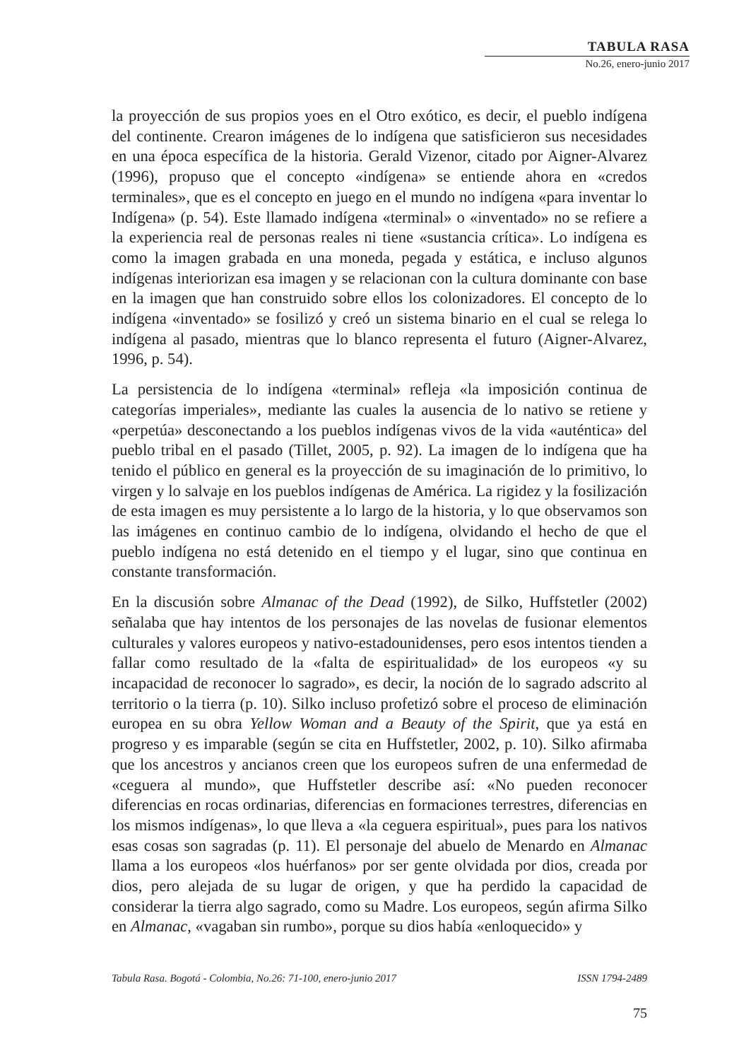TABULA RASA
No.26, enero-junio 2017
la proyección de sus propios yoes en el Otro exótico, es decir, el pueblo indígena del continente. Crearon imágenes de lo indígena que satisficieron sus necesidades en una época específica de la historia. Gerald Vizenor, citado por Aigner-Alvarez (1996), propuso que el concepto «indígena» se entiende ahora en «credos terminales», que es el concepto en juego en el mundo no indígena «para inventar lo Indígena» (p. 54). Este llamado indígena «terminal» o «inventado» no se refiere a la experiencia real de personas reales ni tiene «sustancia crítica». Lo indígena es como la imagen grabada en una moneda, pegada y estática, e incluso algunos indígenas interiorizan esa imagen y se relacionan con la cultura dominante con base en la imagen que han construido sobre ellos los colonizadores. El concepto de lo indígena «inventado» se fosilizó y creó un sistema binario en el cual se relega lo indígena al pasado, mientras que lo blanco representa el futuro (Aigner-Alvarez, 1996, p. 54).
La persistencia de lo indígena «terminal» refleja «la imposición continua de categorías imperiales», mediante las cuales la ausencia de lo nativo se retiene y «perpetúa» desconectando a los pueblos indígenas vivos de la vida «auténtica» del pueblo tribal en el pasado (Tillet, 2005, p. 92). La imagen de lo indígena que ha tenido el público en general es la proyección de su imaginación de lo primitivo, lo virgen y lo salvaje en los pueblos indígenas de América. La rigidez y la fosilización de esta imagen es muy persistente a lo largo de la historia, y lo que observamos son las imágenes en continuo cambio de lo indígena, olvidando el hecho de que el pueblo indígena no está detenido en el tiempo y el lugar, sino que continua en constante transformación.
En la discusión sobre Almanac of the Dead (1992), de Silko, Huffstetler (2002) señalaba que hay intentos de los personajes de las novelas de fusionar elementos culturales y valores europeos y nativo-estadounidenses, pero esos intentos tienden a fallar como resultado de la «falta de espiritualidad» de los europeos «y su incapacidad de reconocer lo sagrado», es decir, la noción de lo sagrado adscrito al territorio o la tierra (p. 10). Silko incluso profetizó sobre el proceso de eliminación europea en su obra Yellow Woman and a Beauty of the Spirit, que ya está en progreso y es imparable (según se cita en Huffstetler, 2002, p. 10). Silko afirmaba que los ancestros y ancianos creen que los europeos sufren de una enfermedad de «ceguera al mundo», que Huffstetler describe así: «No pueden reconocer diferencias en rocas ordinarias, diferencias en formaciones terrestres, diferencias en los mismos indígenas», lo que lleva a «la ceguera espiritual», pues para los nativos esas cosas son sagradas (p. 11). El personaje del abuelo de Menardo en Almanac llama a los europeos «los huérfanos» por ser gente olvidada por dios, creada por dios, pero alejada de su lugar de origen, y que ha perdido la capacidad de considerar la tierra algo sagrado, como su Madre. Los europeos, según afirma Silko en Almanac, «vagaban sin rumbo», porque su dios había «enloquecido» y
Tabula Rasa. Bogotá - Colombia, No.26: 71-100, enero-junio 2017 ISSN 1794-2489
75